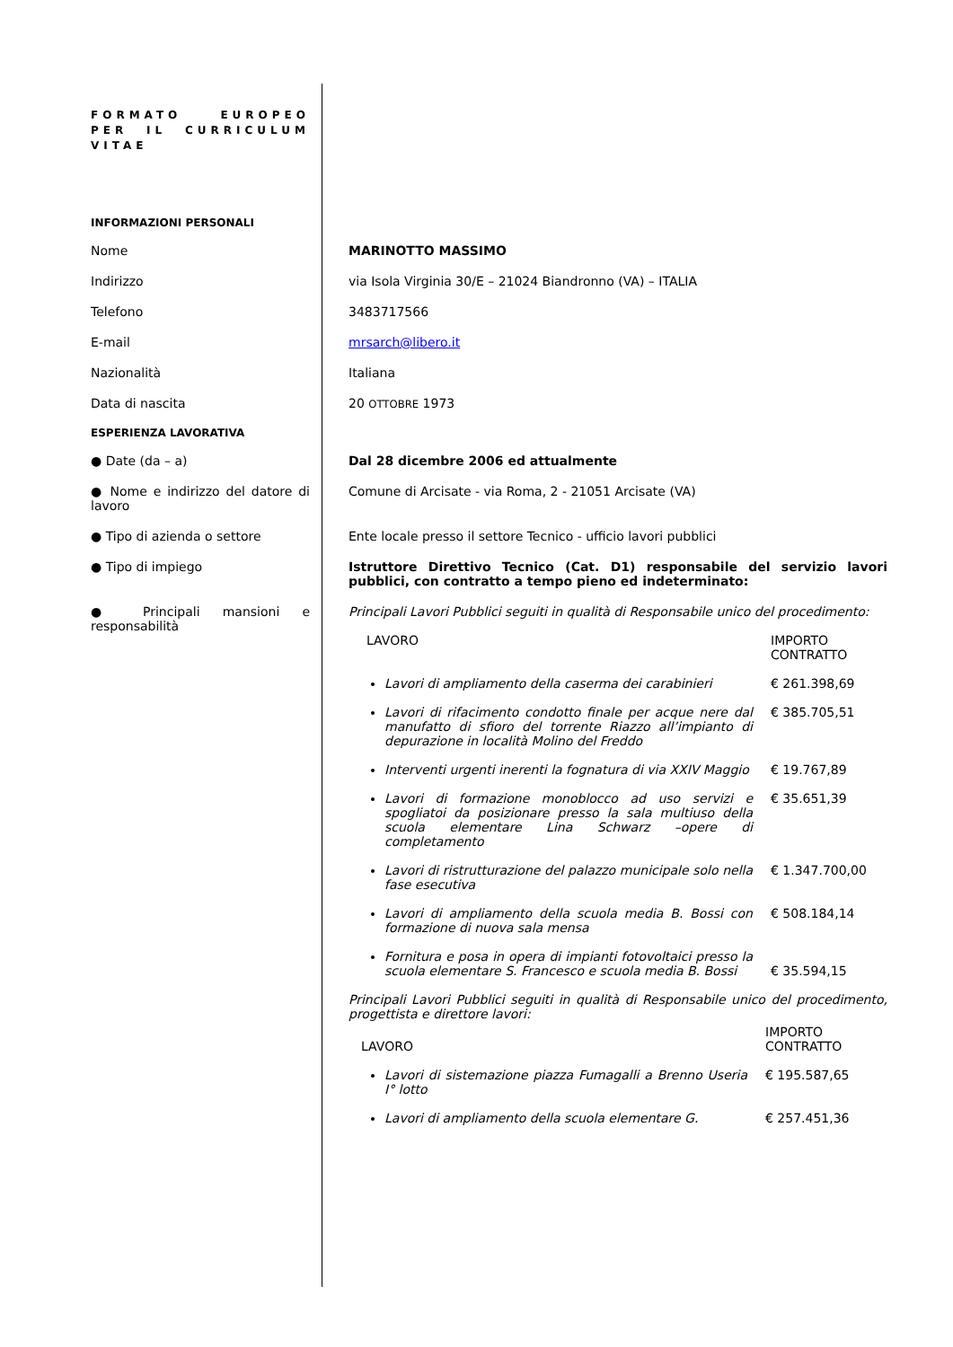FORMATO EUROPEO PER IL CURRICULUM VITAE
INFORMAZIONI PERSONALI
Nome MARINOTTO MASSIMO
Indirizzo via Isola Virginia 30/E – 21024 Biandronno (VA) – ITALIA
Telefono 3483717566
E-mail mrsarch@libero.it
Nazionalità Italiana
Data di nascita 20 OTTOBRE 1973
ESPERIENZA LAVORATIVA
● Date (da – a) Dal 28 dicembre 2006 ed attualmente
● Nome e indirizzo del datore di lavoro
Comune di Arcisate - via Roma, 2 - 21051 Arcisate (VA)
● Tipo di azienda o settore Ente locale presso il settore Tecnico - ufficio lavori pubblici
● Tipo di impiego Istruttore Direttivo Tecnico (Cat. D1) responsabile del servizio lavori pubblici, con contratto a tempo pieno ed indeterminato:
● Principali mansioni e responsabilità
Principali Lavori Pubblici seguiti in qualità di Responsabile unico del procedimento:
| LAVORO | IMPORTO CONTRATTO |
| Lavori di ampliamento della caserma dei carabinieri | € 261.398,69 |
| Lavori di rifacimento condotto finale per acque nere dal manufatto di sfioro del torrente Riazzo all’impianto di depurazione in località Molino del Freddo | € 385.705,51 |
| Interventi urgenti inerenti la fognatura di via XXIV Maggio | € 19.767,89 |
| Lavori di formazione monoblocco ad uso servizi e spogliatoi da posizionare presso la sala multiuso della scuola elementare Lina Schwarz –opere di completamento | € 35.651,39 |
| Lavori di ristrutturazione del palazzo municipale solo nella fase esecutiva | € 1.347.700,00 |
| Lavori di ampliamento della scuola media B. Bossi con formazione di nuova sala mensa | € 508.184,14 |
| Fornitura e posa in opera di impianti fotovoltaici presso la scuola elementare S. Francesco e scuola media B. Bossi | € 35.594,15 |
Principali Lavori Pubblici seguiti in qualità di Responsabile unico del procedimento, progettista e direttore lavori:
| LAVORO | IMPORTO CONTRATTO |
| Lavori di sistemazione piazza Fumagalli a Brenno Useria I° lotto | € 195.587,65 |
| Lavori di ampliamento della scuola elementare G. | € 257.451,36 |